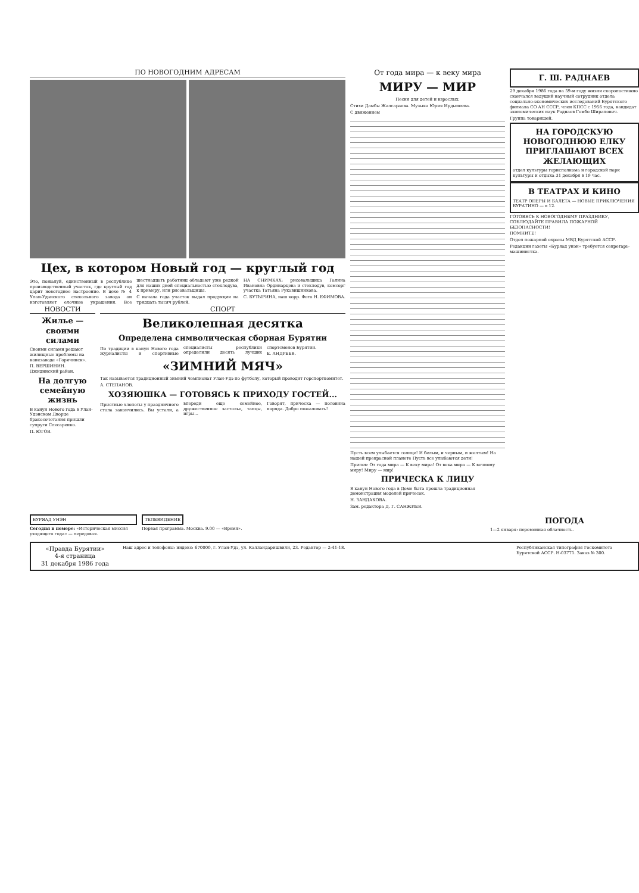ПО НОВОГОДНИМ АДРЕСАМ
Цех, в котором Новый год — круглый год
Это, пожалуй, единственный в республике производственный участок, где круглый год царит новогоднее настроение. В цехе № 4 Улан-Удэнского стекольного завода он изготовляет елочные украшения. Все шестнадцать работниц обладают уже редкой для наших дней специальностью стеклодува, к примеру, или рисовальщицы.
С начала года участок выдал продукции на тридцать тысяч рублей.
НА СНИМКАХ: рисовальщица Галина Ивановна Ординарцева и стеклодув, комсорг участка Татьяна Рукавишникова.
С. БУТЫРИНА, наш корр. Фото Н. ЕФИМОВА.
НОВОСТИ
Жилье — своими силами
Своими силами решают жилищные проблемы на конезаводе «Горячинск».
П. ВЕРШИНИН. Джидинский район.
На долгую семейную жизнь
В канун Нового года в Улан-Удэнском Дворце бракосочетания пришли супруги Слесаренко.
П. ЮГОВ.
СПОРТ
Великолепная десятка
Определена символическая сборная Бурятии
По традиции в канун Нового года журналисты и спортивные специалисты республики определили десять лучших спортсменов Бурятии.
Е. АНДРЕЕВ.
«ЗИМНИЙ МЯЧ»
Так называется традиционный зимний чемпионат Улан-Удэ по футболу, который проводит горспорткомитет.
А. СТЕПАНОВ.
ХОЗЯЮШКА — ГОТОВЯСЬ К ПРИХОДУ ГОСТЕЙ...
Приятные хлопоты у праздничного стола закончились. Вы устали, а впереди еще семейное, дружественное застолье, танцы, игры...
Говорят, прическа — половина наряда. Добро пожаловать!
От года мира — к веку мира
МИРУ — МИР
Песня для детей и взрослых.
Стихи Дамбы Жалсараева. Музыка Юрия Ирдынеева.
С движением
Пусть всем улыбается солнце! И белым, и черным, и желтым! На нашей прекрасной планете Пусть все улыбаются дети!
Припев: От года мира — К веку мира! От века мира — К вечному миру! Миру — мир!
ПРИЧЕСКА К ЛИЦУ
В канун Нового года в Доме быта прошла традиционная демонстрация моделей причесок.
Н. ЗАНДАКОВА.
Зам. редактора Д. Г. САНЖИЕВ.
Г. Ш. РАДНАЕВ
29 декабря 1986 года на 59-м году жизни скоропостижно скончался ведущий научный сотрудник отдела социально-экономических исследований Бурятского филиала СО АН СССР, член КПСС с 1956 года, кандидат экономических наук Раднаев Гомбо Ширапович.
Группа товарищей.
НА ГОРОДСКУЮ НОВОГОДНЮЮ ЕЛКУ ПРИГЛАШАЮТ ВСЕХ ЖЕЛАЮЩИХ
отдел культуры горисполкома и городской парк культуры и отдыха 31 декабря в 19 час.
В ТЕАТРАХ И КИНО
ТЕАТР ОПЕРЫ И БАЛЕТА — НОВЫЕ ПРИКЛЮЧЕНИЯ БУРАТИНО — в 12.
ГОТОВЯСЬ К НОВОГОДНЕМУ ПРАЗДНИКУ, СОБЛЮДАЙТЕ ПРАВИЛА ПОЖАРНОЙ БЕЗОПАСНОСТИ!
ПОМНИТЕ!
Отдел пожарной охраны МВД Бурятской АССР.
Редакции газеты «Буряад унэн» требуется секретарь-машинистка.
БУРЯАД УНЭН
Сегодня в номере: «Историческая миссия уходящего года» — передовая.
ТЕЛЕВИДЕНИЕ
Первая программа. Москва. 9.00 — «Время».
ПОГОДА
1—2 января: переменная облачность.
«Правда Бурятии»
4-я страница
31 декабря 1986 года
Наш адрес и телефоны: индекс: 670000, г. Улан-Удэ, ул. Калландаришвили, 23. Редактор — 2-41-18.
Республиканская типография Госкомитета Бурятской АССР. Н-03771. Заказ № 300.